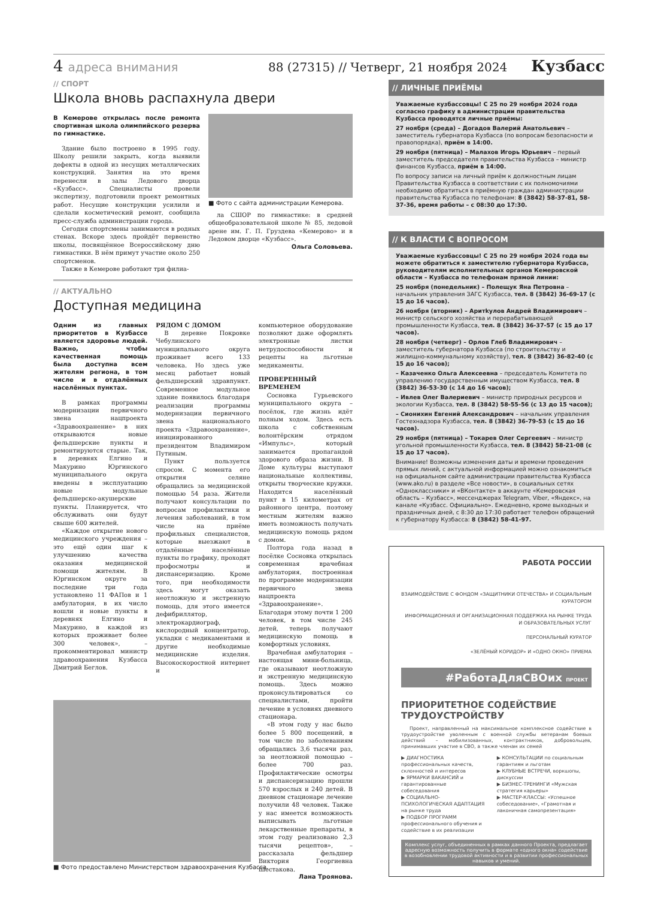4 адреса внимания 88 (27315) // Четверг, 21 ноября 2024 Кузбасс
// СПОРТ
Школа вновь распахнула двери
В Кемерове открылась после ремонта спортивная школа олимпийского резерва по гимнастике.
Здание было построено в 1995 году. Школу решили закрыть, когда выявили дефекты в одной из несущих металлических конструкций. Занятия на это время перенесли в залы Ледового дворца «Кузбасс». Специалисты провели экспертизу, подготовили проект ремонтных работ. Несущие конструкции усилили и сделали косметический ремонт, сообщила пресс-служба администрации города.
Сегодня спортсмены занимаются в родных стенах. Вскоре здесь пройдёт первенство школы, посвящённое Всероссийскому дню гимнастики. В нём примут участие около 250 спортсменов.
Также в Кемерове работают три филиа-
■ Фото с сайта администрации Кемерова.
ла СШОР по гимнастике: в средней общеобразовательной школе № 85, ледовой арене им. Г. П. Груздева «Кемерово» и в Ледовом дворце «Кузбасс».
Ольга Соловьева.
// АКТУАЛЬНО
Доступная медицина
Одним из главных приоритетов в Кузбассе является здоровье людей. Важно, чтобы качественная помощь была доступна всем жителям региона, в том числе и в отдалённых населённых пунктах.
В рамках программы модернизации первичного звена нацпроекта «Здравоохранение» в них открываются новые фельдшерские пункты и ремонтируются старые. Так, в деревнях Елгино и Макурино Юргинского муниципального округа введены в эксплуатацию новые модульные фельдшерско-акушерские пункты. Планируется, что обслуживать они будут свыше 600 жителей.
«Каждое открытие нового медицинского учреждения – это ещё один шаг к улучшению качества оказания медицинской помощи жителям. В Юргинском округе за последние три года установлено 11 ФАПов и 1 амбулатория, в их число вошли и новые пункты в деревнях Елгино и Макурино, в каждой из которых проживает более 300 человек», – прокомментировал министр здравоохранения Кузбасса Дмитрий Беглов.
РЯДОМ С ДОМОМ
В деревне Покровке Чебулинского муниципального округа проживает всего 133 человека. Но здесь уже месяц работает новый фельдшерский здравпункт. Современное модульное здание появилось благодаря реализации программы модернизации первичного звена национального проекта «Здравоохранение», инициированного президентом Владимиром Путиным.
Пункт пользуется спросом. С момента его открытия селяне обращались за медицинской помощью 54 раза. Жители получают консультации по вопросам профилактики и лечения заболеваний, в том числе на приёме профильных специалистов, которые выезжают в отдалённые населённые пункты по графику, проходят профосмотры и диспансеризацию. Кроме того, при необходимости здесь могут оказать неотложную и экстренную помощь, для этого имеется дефибриллятор, электрокардиограф, кислородный концентратор, укладки с медикаментами и другие необходимые медицинские изделия. Высокоскоростной интернет и
компьютерное оборудование позволяют даже оформлять электронные листки нетрудоспособности и рецепты на льготные медикаменты.
ПРОВЕРЕННЫЙ ВРЕМЕНЕМ
Сосновка Гурьевского муниципального округа – посёлок, где жизнь идёт полным ходом. Здесь есть школа с собственным волонтёрским отрядом «Импульс», который занимается пропагандой здорового образа жизни. В Доме культуры выступают национальные коллективы, открыты творческие кружки. Находится населённый пункт в 15 километрах от районного центра, поэтому местным жителям важно иметь возможность получать медицинскую помощь рядом с домом.
Полтора года назад в посёлке Сосновка открылась современная врачебная амбулатория, построенная по программе модернизации первичного звена нацпроекта «Здравоохранение». Благодаря этому почти 1 200 человек, в том числе 245 детей, теперь получают медицинскую помощь в комфортных условиях.
Врачебная амбулатория – настоящая мини-больница, где оказывают неотложную и экстренную медицинскую помощь. Здесь можно проконсультироваться со специалистами, пройти лечение в условиях дневного стационара.
«В этом году у нас было более 5 800 посещений, в том числе по заболеваниям обращались 3,6 тысячи раз, за неотложной помощью – более 700 раз. Профилактические осмотры и диспансеризацию прошли 570 взрослых и 240 детей. В дневном стационаре лечение получили 48 человек. Также у нас имеется возможность выписывать льготные лекарственные препараты, в этом году реализовано 2,3 тысячи рецептов», – рассказала фельдшер Виктория Георгиевна Шестакова.
Лана Троянова.
■ Фото предоставлено Министерством здравоохранения Кузбасса.
// ЛИЧНЫЕ ПРИЁМЫ
Уважаемые кузбассовцы! С 25 по 29 ноября 2024 года согласно графику в администрации правительства Кузбасса проводятся личные приёмы:
27 ноября (среда) – Догадов Валерий Анатольевич – заместитель губернатора Кузбасса (по вопросам безопасности и правопорядка), приём в 14:00.
29 ноября (пятница) – Малахов Игорь Юрьевич – первый заместитель председателя правительства Кузбасса – министр финансов Кузбасса, приём в 14:00.
По вопросу записи на личный приём к должностным лицам Правительства Кузбасса в соответствии с их полномочиями необходимо обратиться в приёмную граждан администрации правительства Кузбасса по телефонам: 8 (3842) 58-37-81, 58-37-36, время работы – с 08:30 до 17:30.
// К ВЛАСТИ С ВОПРОСОМ
Уважаемые кузбассовцы! С 25 по 29 ноября 2024 года вы можете обратиться к заместителю губернатора Кузбасса, руководителям исполнительных органов Кемеровской области – Кузбасса по телефонам прямой линии:
25 ноября (понедельник) – Полещук Яна Петровна – начальник управления ЗАГС Кузбасса, тел. 8 (3842) 36-69-17 (с 15 до 16 часов).
26 ноября (вторник) – Аритkулов Андрей Владимирович – министр сельского хозяйства и перерабатывающей промышленности Кузбасса, тел. 8 (3842) 36-37-57 (с 15 до 17 часов).
28 ноября (четверг) – Орлов Глеб Владимирович – заместитель губернатора Кузбасса (по строительству и жилищно-коммунальному хозяйству), тел. 8 (3842) 36-82-40 (с 15 до 16 часов);
– Казаченко Ольга Алексеевна – председатель Комитета по управлению государственным имуществом Кузбасса, тел. 8 (3842) 36-53-30 (с 14 до 16 часов);
– Ивлев Олег Валериевич – министр природных ресурсов и экологии Кузбасса, тел. 8 (3842) 58-55-56 (с 13 до 15 часов);
– Сионихин Евгений Александрович – начальник управления Гостехнадзора Кузбасса, тел. 8 (3842) 36-79-53 (с 15 до 16 часов).
29 ноября (пятница) – Токарев Олег Сергеевич – министр угольной промышленности Кузбасса, тел. 8 (3842) 58-21-08 (с 15 до 17 часов).
Внимание! Возможны изменения даты и времени проведения прямых линий, с актуальной информацией можно ознакомиться на официальном сайте администрации правительства Кузбасса (www.ako.ru) в разделе «Все новости», в социальных сетях «Одноклассники» и «ВКонтакте» в аккаунте «Кемеровская область – Кузбасс», мессенджерах Telegram, Viber, «Яндекс», на канале «Кузбасс. Официально». Ежедневно, кроме выходных и праздничных дней, с 8:30 до 17:30 работает телефон обращений к губернатору Кузбасса: 8 (3842) 58-41-97.
РАБОТА РОССИИ
ВЗАИМОДЕЙСТВИЕ С ФОНДОМ «ЗАЩИТНИКИ ОТЕЧЕСТВА» И СОЦИАЛЬНЫМ КУРАТОРОМ
ИНФОРМАЦИОННАЯ И ОРГАНИЗАЦИОННАЯ ПОДДЕРЖКА НА РЫНКЕ ТРУДА И ОБРАЗОВАТЕЛЬНЫХ УСЛУГ
ПЕРСОНАЛЬНЫЙ КУРАТОР
«ЗЕЛЁНЫЙ КОРИДОР» И «ОДНО ОКНО» ПРИЕМА
#РаботаДляСВОих ПРОЕКТ
ПРИОРИТЕТНОЕ СОДЕЙСТВИЕ ТРУДОУСТРОЙСТВУ
Проект, направленный на максимальное комплексное содействие в трудоустройстве уволенным с военной службы ветеранам боевых действий – мобилизованных, контрактников, добровольцев, принимавших участие в СВО, а также членам их семей
▶ ДИАГНОСТИКА профессиональных качеств, склонностей и интересов
▶ ЯРМАРКИ ВАКАНСИЙ и гарантированные собеседования
▶ СОЦИАЛЬНО-ПСИХОЛОГИЧЕСКАЯ АДАПТАЦИЯ на рынке труда
▶ ПОДБОР ПРОГРАММ профессионального обучения и содействие в их реализации
▶ КОНСУЛЬТАЦИИ по социальным гарантиям и льготам
▶ КЛУБНЫЕ ВСТРЕЧИ, воркшопы, дискуссии
▶ БИЗНЕС-ТРЕНИНГИ «Мужская стратегия карьеры»
▶ МАСТЕР-КЛАССЫ: «Успешное собеседование», «Грамотная и лаконичная самопрезентация»
Комплекс услуг, объединенных в рамках данного Проекта, предлагает адресную возможность получить в формате «одного окна» содействие в возобновлении трудовой активности и в развитии профессиональных навыков и умений.